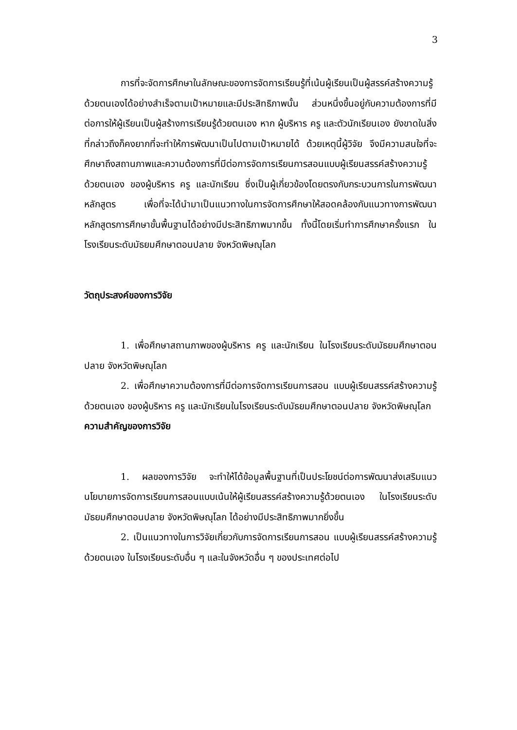3
การที่จะจัดการศึกษาในลักษณะของการจัดการเรียนรู้ที่เน้นผู้เรียนเป็นผู้สรรค์สร้างความรู้ด้วยตนเองได้อย่างสำเร็จตามเป้าหมายและมีประสิทธิภาพนั้น ส่วนหนึ่งขึ้นอยู่กับความต้องการที่มีต่อการให้ผู้เรียนเป็นผู้สร้างการเรียนรู้ด้วยตนเอง หาก ผู้บริหาร ครู และตัวนักเรียนเอง ยังขาดในสิ่งที่กล่าวถึงก็คงยากที่จะทำให้การพัฒนาเป็นไปตามเป้าหมายได้ ด้วยเหตุนี้ผู้วิจัย จึงมีความสนใจที่จะศึกษาถึงสถานภาพและความต้องการที่มีต่อการจัดการเรียนการสอนแบบผู้เรียนสรรค์สร้างความรู้ด้วยตนเอง ของผู้บริหาร ครู และนักเรียน ซึ่งเป็นผู้เกี่ยวข้องโดยตรงกับกระบวนการในการพัฒนาหลักสูตร เพื่อที่จะได้นำมาเป็นแนวทางในการจัดการศึกษาให้สอดคล้องกับแนวทางการพัฒนาหลักสูตรการศึกษาขั้นพื้นฐานได้อย่างมีประสิทธิภาพมากขึ้น ทั้งนี้โดยเริ่มทำการศึกษาครั้งแรก ในโรงเรียนระดับมัธยมศึกษาตอนปลาย จังหวัดพิษณุโลก
วัตถุประสงค์ของการวิจัย
1. เพื่อศึกษาสถานภาพของผู้บริหาร ครู และนักเรียน ในโรงเรียนระดับมัธยมศึกษาตอนปลาย จังหวัดพิษณุโลก
2. เพื่อศึกษาความต้องการที่มีต่อการจัดการเรียนการสอน แบบผู้เรียนสรรค์สร้างความรู้ ด้วยตนเอง ของผู้บริหาร ครู และนักเรียนในโรงเรียนระดับมัธยมศึกษาตอนปลาย จังหวัดพิษณุโลก
ความสำคัญของการวิจัย
1. ผลของการวิจัย จะทำให้ได้ข้อมูลพื้นฐานที่เป็นประโยชน์ต่อการพัฒนาส่งเสริมแนวนโยบายการจัดการเรียนการสอนแบบเน้นให้ผู้เรียนสรรค์สร้างความรู้ด้วยตนเอง ในโรงเรียนระดับมัธยมศึกษาตอนปลาย จังหวัดพิษณุโลก ได้อย่างมีประสิทธิภาพมากยิ่งขึ้น
2. เป็นแนวทางในการวิจัยเกี่ยวกับการจัดการเรียนการสอน แบบผู้เรียนสรรค์สร้างความรู้ด้วยตนเอง ในโรงเรียนระดับอื่น ๆ และในจังหวัดอื่น ๆ ของประเทศต่อไป